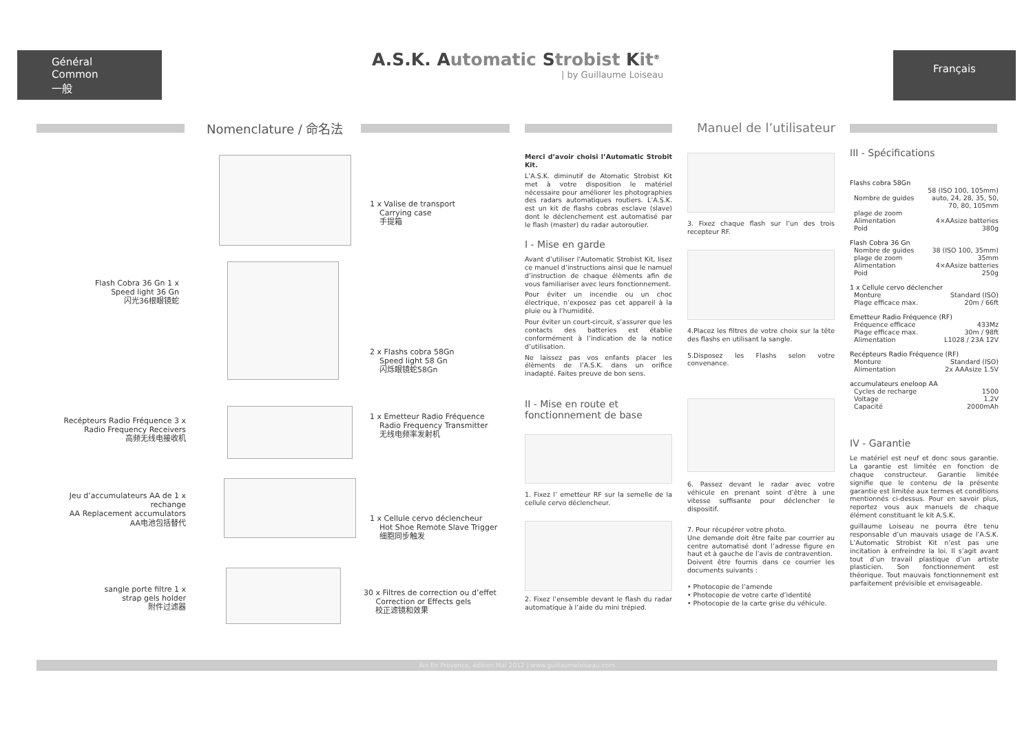Général
Common
一般
A.S.K. Automatic Strobist Kit<sup>®</sup>
| by Guillaume Loiseau
Français
Nomenclature / 命名法 Manuel de l’utilisateur
1 x Valise de transport
Carrying case
手提箱
Flash Cobra 36 Gn 1 x
Speed light 36 Gn
闪光36根眼镜蛇
2 x Flashs cobra 58Gn
Speed light 58 Gn
闪烁眼镜蛇58Gn
Recépteurs Radio Fréquence 3 x
Radio Frequency Receivers
高频无线电接收机
1 x Emetteur Radio Fréquence
Radio Frequency Transmitter
无线电频率发射机
Jeu d’accumulateurs AA de 1 x
rechange
AA Replacement accumulators
AA电池包括替代
1 x Cellule cervo déclencheur
Hot Shoe Remote Slave Trigger
细胞同步触发
sangle porte filtre 1 x
strap gels holder
附件过滤器
30 x Filtres de correction ou d’effet
Correction or Effects gels
校正滤镜和效果
Merci d’avoir choisi l’Automatic Strobit Kit.
L’A.S.K. diminutif de Atomatic Strobist Kit met à votre disposition le matériel nécessaire pour améliorer les photographies des radars automatiques routiers. L’A.S.K. est un kit de flashs cobras esclave (slave) dont le déclenchement est automatisé par le flash (master) du radar autoroutier.
I - Mise en garde
Avant d’utiliser l’Automatic Strobist Kit, lisez ce manuel d’instructions ainsi que le namuel d’instruction de chaque élèments afin de vous familiariser avec leurs fonctionnement.
Pour éviter un incendie ou un choc électrique, n’exposez pas cet appareil à la pluie ou à l’humidité.
Pour éviter un court-circuit, s’assurer que les contacts des batteries est établie conformément à l’indication de la notice d’utilisation.
Ne laissez pas vos enfants placer les élèments de l’A.S.K. dans un orifice inadapté. Faites preuve de bon sens.
II - Mise en route et fonctionnement de base
1. Fixez l’ emetteur RF sur la semelle de la cellule cervo déclencheur.
2. Fixez l’ensemble devant le flash du radar automatique à l’aide du mini trépied.
3. Fixez chaque flash sur l’un des trois recepteur RF.
4.Placez les filtres de votre choix sur la tête des flashs en utilisant la sangle.
5.Disposez les Flashs selon votre convenance.
6. Passez devant le radar avec votre véhicule en prenant soint d’être à une vitesse suffisante pour déclencher le dispositif.
7. Pour récupérer votre photo.
Une demande doit être faite par courrier au centre automatisé dont l’adresse figure en haut et à gauche de l’avis de contravention.
Doivent être fournis dans ce courrier les documents suivants :
• Photocopie de l’amende
• Photocopie de votre carte d’identité
• Photocopie de la carte grise du véhicule.
III - Spécifications
Flashs cobra 58Gn
| Nombre de guides | 58 (ISO 100, 105mm) auto, 24, 28, 35, 50, 70, 80, 105mm |
| plage de zoom | |
| Alimentation | 4×AAsize batteries |
| Poid | 380g |
Flash Cobra 36 Gn
| Nombre de guides | 38 (ISO 100, 35mm) |
| plage de zoom | 35mm |
| Alimentation | 4×AAsize batteries |
| Poid | 250g |
1 x Cellule cervo déclencher
| Monture | Standard (ISO) |
| Plage efficace max. | 20m / 66ft |
Emetteur Radio Fréquence (RF)
| Fréquence efficace | 433Mz |
| Plage efficace max. | 30m / 98ft |
| Alimentation | L1028 / 23A 12V |
Recépteurs Radio Fréquence (RF)
| Monture | Standard (ISO) |
| Alimentation | 2x AAAsize 1.5V |
accumulateurs eneloop AA
| Cycles de recharge | 1500 |
| Voltage | 1,2V |
| Capacité | 2000mAh |
IV - Garantie
Le matériel est neuf et donc sous garantie. La garantie est limitée en fonction de chaque constructeur. Garantie limitée signifie que le contenu de la présente garantie est limitée aux termes et conditions mentionnés ci-dessus. Pour en savoir plus, reportez vous aux manuels de chaque élément constituant le kit A.S.K.
guillaume Loiseau ne pourra être tenu responsable d’un mauvais usage de l’A.S.K. L’Automatic Strobist Kit n’est pas une incitation à enfreindre la loi. Il s’agit avant tout d’un travail plastique d’un artiste plasticien. Son fonctionnement est théorique. Tout mauvais fonctionnement est parfaitement prévisible et envisageable.
Aix En Provence, édition Mai 2012 | www.guillaumeloiseau.com